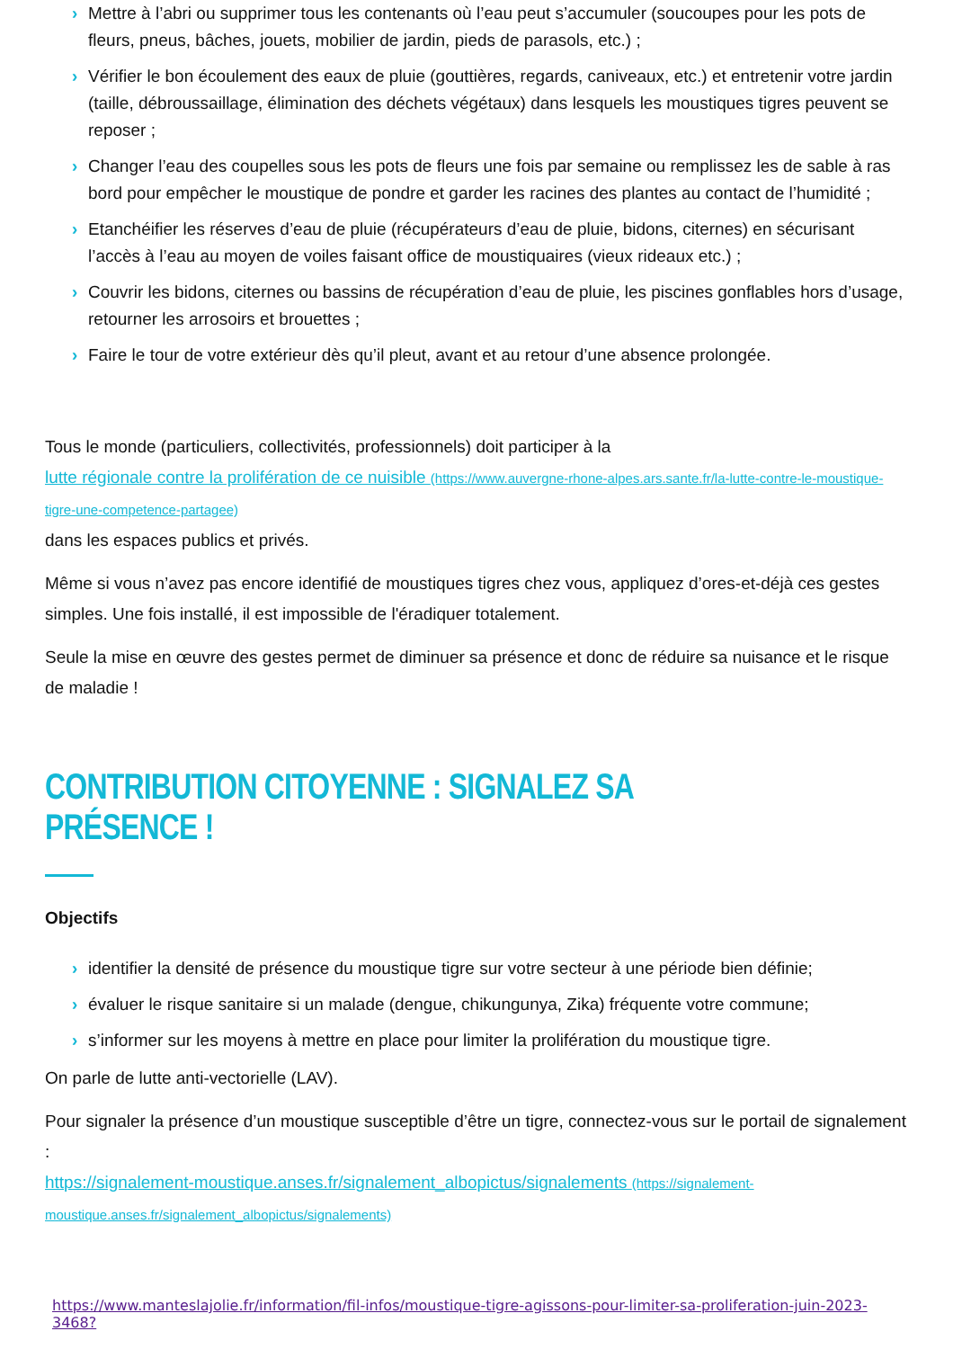› Mettre à l’abri ou supprimer tous les contenants où l’eau peut s’accumuler (soucoupes pour les pots de fleurs, pneus, bâches, jouets, mobilier de jardin, pieds de parasols, etc.) ;
› Vérifier le bon écoulement des eaux de pluie (gouttières, regards, caniveaux, etc.) et entretenir votre jardin (taille, débroussaillage, élimination des déchets végétaux) dans lesquels les moustiques tigres peuvent se reposer ;
› Changer l’eau des coupelles sous les pots de fleurs une fois par semaine ou remplissez les de sable à ras bord pour empêcher le moustique de pondre et garder les racines des plantes au contact de l’humidité ;
› Etanchéifier les réserves d’eau de pluie (récupérateurs d’eau de pluie, bidons, citernes) en sécurisant l’accès à l’eau au moyen de voiles faisant office de moustiquaires (vieux rideaux etc.) ;
› Couvrir les bidons, citernes ou bassins de récupération d’eau de pluie, les piscines gonflables hors d’usage, retourner les arrosoirs et brouettes ;
› Faire le tour de votre extérieur dès qu’il pleut, avant et au retour d’une absence prolongée.
Tous le monde (particuliers, collectivités, professionnels) doit participer à la
lutte régionale contre la prolifération de ce nuisible (https://www.auvergne-rhone-alpes.ars.sante.fr/la-lutte-contre-le-moustique-tigre-une-competence-partagee)
dans les espaces publics et privés.
Même si vous n’avez pas encore identifié de moustiques tigres chez vous, appliquez d’ores-et-déjà ces gestes simples. Une fois installé, il est impossible de l'éradiquer totalement.
Seule la mise en œuvre des gestes permet de diminuer sa présence et donc de réduire sa nuisance et le risque de maladie !
CONTRIBUTION CITOYENNE : SIGNALEZ SA PRÉSENCE !
Objectifs
› identifier la densité de présence du moustique tigre sur votre secteur à une période bien définie;
› évaluer le risque sanitaire si un malade (dengue, chikungunya, Zika) fréquente votre commune;
› s’informer sur les moyens à mettre en place pour limiter la prolifération du moustique tigre.
On parle de lutte anti-vectorielle (LAV).
Pour signaler la présence d’un moustique susceptible d’être un tigre, connectez-vous sur le portail de signalement :
https://signalement-moustique.anses.fr/signalement_albopictus/signalements (https://signalement-moustique.anses.fr/signalement_albopictus/signalements)
https://www.manteslajolie.fr/information/fil-infos/moustique-tigre-agissons-pour-limiter-sa-proliferation-juin-2023-3468?